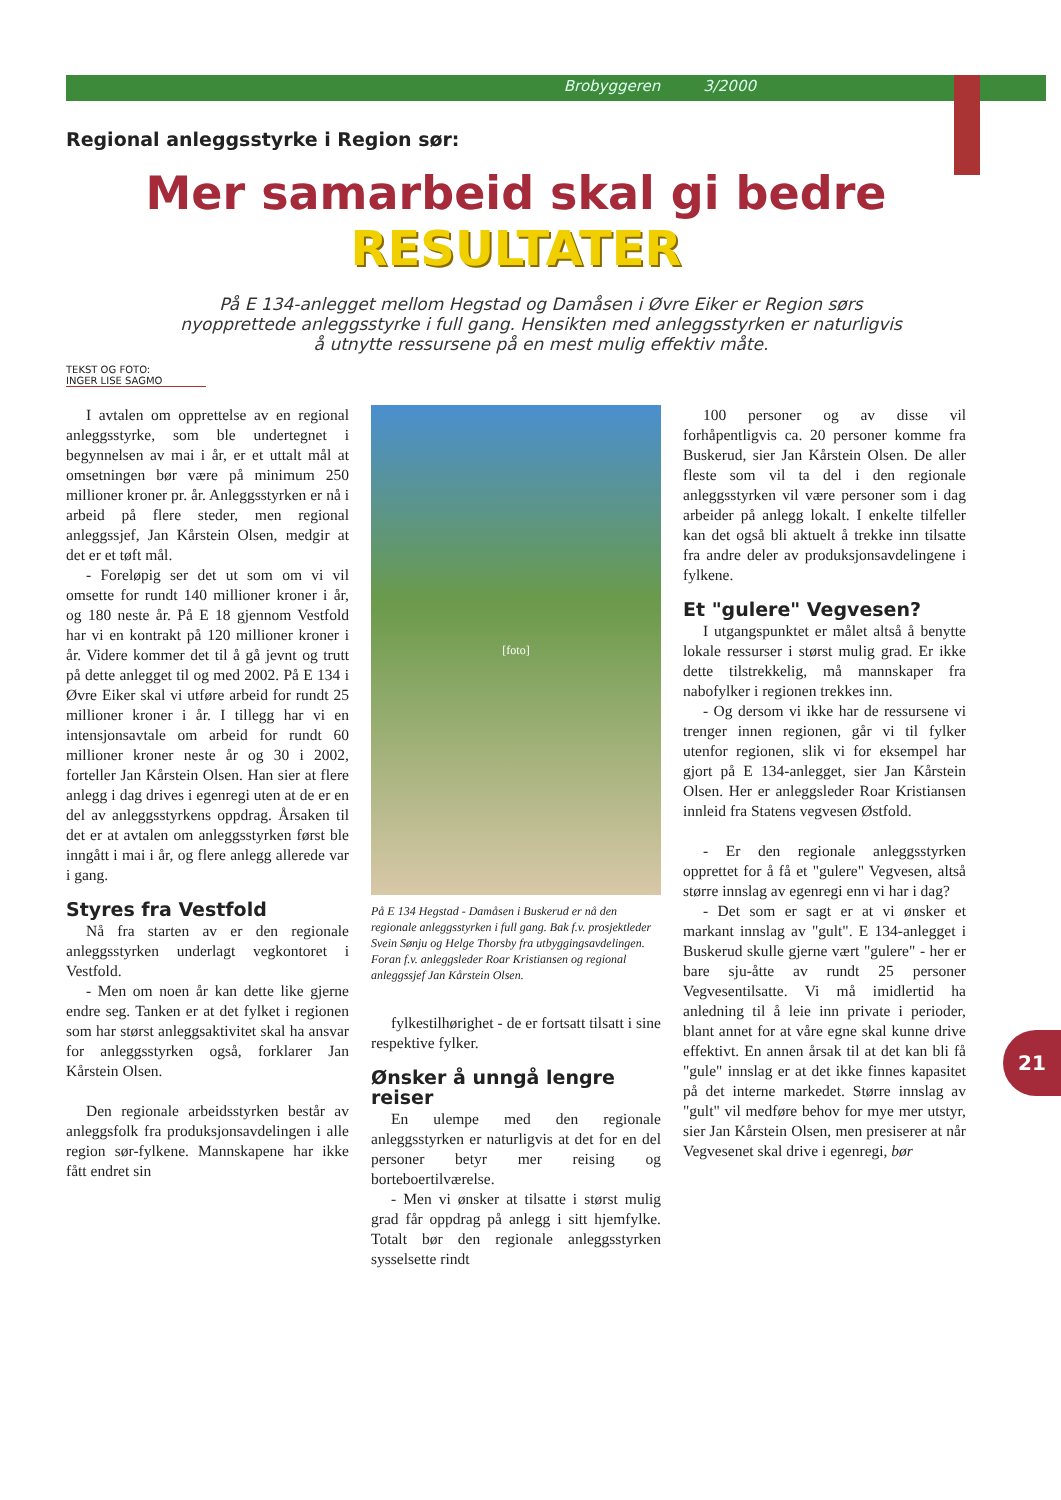Brobyggeren 3/2000
Regional anleggsstyrke i Region sør:
Mer samarbeid skal gi bedre
RESULTATER
På E 134-anlegget mellom Hegstad og Damåsen i Øvre Eiker er Region sørs nyopprettede anleggsstyrke i full gang. Hensikten med anleggsstyrken er naturligvis å utnytte ressursene på en mest mulig effektiv måte.
TEKST OG FOTO:
INGER LISE SAGMO
I avtalen om opprettelse av en regional anleggsstyrke, som ble undertegnet i begynnelsen av mai i år, er et uttalt mål at omsetningen bør være på minimum 250 millioner kroner pr. år. Anleggsstyrken er nå i arbeid på flere steder, men regional anleggssjef, Jan Kårstein Olsen, medgir at det er et tøft mål.
- Foreløpig ser det ut som om vi vil omsette for rundt 140 millioner kroner i år, og 180 neste år. På E 18 gjennom Vestfold har vi en kontrakt på 120 millioner kroner i år. Videre kommer det til å gå jevnt og trutt på dette anlegget til og med 2002. På E 134 i Øvre Eiker skal vi utføre arbeid for rundt 25 millioner kroner i år. I tillegg har vi en intensjonsavtale om arbeid for rundt 60 millioner kroner neste år og 30 i 2002, forteller Jan Kårstein Olsen. Han sier at flere anlegg i dag drives i egenregi uten at de er en del av anleggsstyrkens oppdrag. Årsaken til det er at avtalen om anleggsstyrken først ble inngått i mai i år, og flere anlegg allerede var i gang.
Styres fra Vestfold
Nå fra starten av er den regionale anleggsstyrken underlagt vegkontoret i Vestfold.
- Men om noen år kan dette like gjerne endre seg. Tanken er at det fylket i regionen som har størst anleggsaktivitet skal ha ansvar for anleggsstyrken også, forklarer Jan Kårstein Olsen.
Den regionale arbeidsstyrken består av anleggsfolk fra produksjonsavdelingen i alle region sør-fylkene. Mannskapene har ikke fått endret sin
[foto]
På E 134 Hegstad - Damåsen i Buskerud er nå den regionale anleggsstyrken i full gang. Bak f.v. prosjektleder Svein Sønju og Helge Thorsby fra utbyggingsavdelingen. Foran f.v. anleggsleder Roar Kristiansen og regional anleggssjef Jan Kårstein Olsen.
fylkestilhørighet - de er fortsatt tilsatt i sine respektive fylker.
Ønsker å unngå lengre reiser
En ulempe med den regionale anleggsstyrken er naturligvis at det for en del personer betyr mer reising og borteboertilværelse.
- Men vi ønsker at tilsatte i størst mulig grad får oppdrag på anlegg i sitt hjemfylke. Totalt bør den regionale anleggsstyrken sysselsette rindt
100 personer og av disse vil forhåpentligvis ca. 20 personer komme fra Buskerud, sier Jan Kårstein Olsen. De aller fleste som vil ta del i den regionale anleggsstyrken vil være personer som i dag arbeider på anlegg lokalt. I enkelte tilfeller kan det også bli aktuelt å trekke inn tilsatte fra andre deler av produksjonsavdelingene i fylkene.
Et "gulere" Vegvesen?
I utgangspunktet er målet altså å benytte lokale ressurser i størst mulig grad. Er ikke dette tilstrekkelig, må mannskaper fra nabofylker i regionen trekkes inn.
- Og dersom vi ikke har de ressursene vi trenger innen regionen, går vi til fylker utenfor regionen, slik vi for eksempel har gjort på E 134-anlegget, sier Jan Kårstein Olsen. Her er anleggsleder Roar Kristiansen innleid fra Statens vegvesen Østfold.
- Er den regionale anleggsstyrken opprettet for å få et "gulere" Vegvesen, altså større innslag av egenregi enn vi har i dag?
- Det som er sagt er at vi ønsker et markant innslag av "gult". E 134-anlegget i Buskerud skulle gjerne vært "gulere" - her er bare sju-åtte av rundt 25 personer Vegvesentilsatte. Vi må imidlertid ha anledning til å leie inn private i perioder, blant annet for at våre egne skal kunne drive effektivt. En annen årsak til at det kan bli få "gule" innslag er at det ikke finnes kapasitet på det interne markedet. Større innslag av "gult" vil medføre behov for mye mer utstyr, sier Jan Kårstein Olsen, men presiserer at når Vegvesenet skal drive i egenregi, bør
21